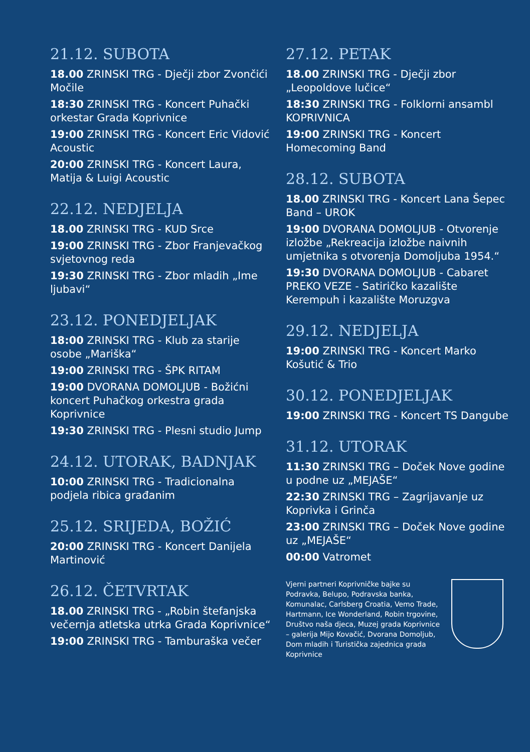21.12. SUBOTA
18.00 ZRINSKI TRG - Dječji zbor Zvončići Močile
18:30 ZRINSKI TRG - Koncert Puhački orkestar Grada Koprivnice
19:00 ZRINSKI TRG - Koncert Eric Vidović Acoustic
20:00 ZRINSKI TRG - Koncert Laura, Matija & Luigi Acoustic
22.12. NEDJELJA
18.00 ZRINSKI TRG - KUD Srce
19:00 ZRINSKI TRG - Zbor Franjevačkog svjetovnog reda
19:30 ZRINSKI TRG - Zbor mladih „Ime ljubavi“
23.12. PONEDJELJAK
18:00 ZRINSKI TRG - Klub za starije osobe „Mariška“
19:00 ZRINSKI TRG - ŠPK RITAM
19:00 DVORANA DOMOLJUB - Božićni koncert Puhačkog orkestra grada Koprivnice
19:30 ZRINSKI TRG - Plesni studio Jump
24.12. UTORAK, BADNJAK
10:00 ZRINSKI TRG - Tradicionalna podjela ribica građanim
25.12. SRIJEDA, BOŽIĆ
20:00 ZRINSKI TRG - Koncert Danijela Martinović
26.12. ČETVRTAK
18.00 ZRINSKI TRG - „Robin štefanjska večernja atletska utrka Grada Koprivnice“
19:00 ZRINSKI TRG - Tamburaška večer
27.12. PETAK
18.00 ZRINSKI TRG - Dječji zbor „Leopoldove lučice“
18:30 ZRINSKI TRG - Folklorni ansambl KOPRIVNICA
19:00 ZRINSKI TRG - Koncert Homecoming Band
28.12. SUBOTA
18.00 ZRINSKI TRG - Koncert Lana Šepec Band – UROK
19:00 DVORANA DOMOLJUB - Otvorenje izložbe „Rekreacija izložbe naivnih umjetnika s otvorenja Domoljuba 1954.“
19:30 DVORANA DOMOLJUB - Cabaret PREKO VEZE - Satiričko kazalište Kerempuh i kazalište Moruzgva
29.12. NEDJELJA
19:00 ZRINSKI TRG - Koncert Marko Košutić & Trio
30.12. PONEDJELJAK
19:00 ZRINSKI TRG - Koncert TS Dangube
31.12. UTORAK
11:30 ZRINSKI TRG – Doček Nove godine u podne uz „MEJAŠE“
22:30 ZRINSKI TRG – Zagrijavanje uz Koprivka i Grinča
23:00 ZRINSKI TRG – Doček Nove godine uz „MEJAŠE“
00:00 Vatromet
Vjerni partneri Koprivničke bajke su Podravka, Belupo, Podravska banka, Komunalac, Carlsberg Croatia, Vemo Trade, Hartmann, Ice Wonderland, Robin trgovine, Društvo naša djeca, Muzej grada Koprivnice – galerija Mijo Kovačić, Dvorana Domoljub, Dom mladih i Turistička zajednica grada Koprivnice